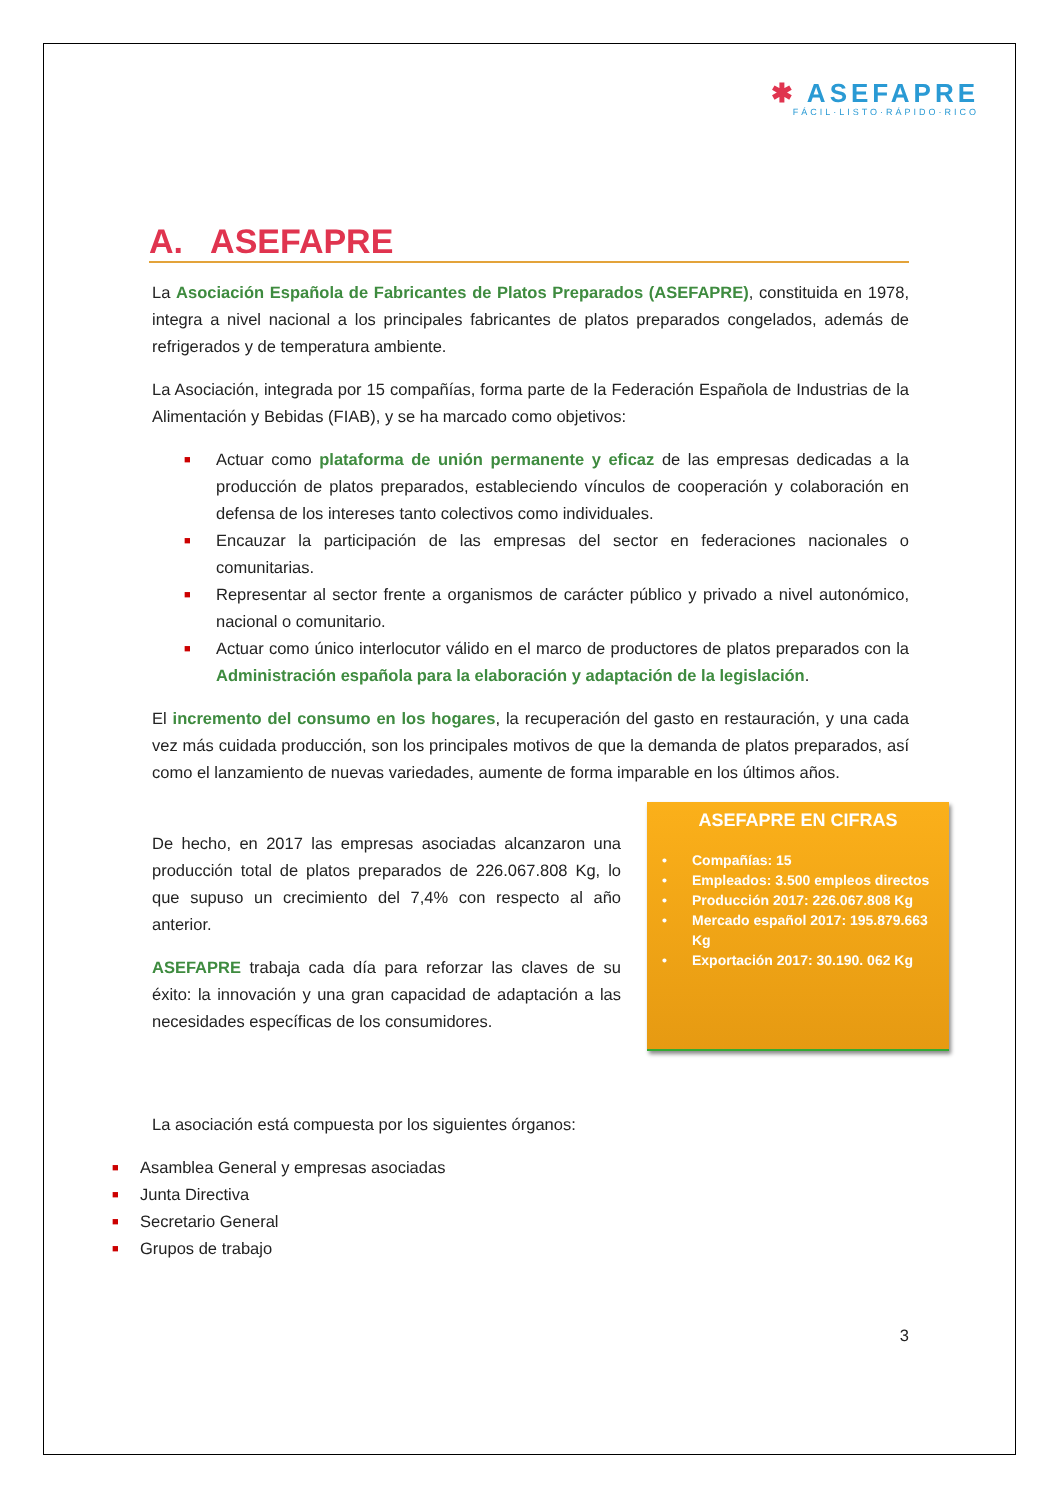✱ ASEFAPRE
FÁCIL·LISTO·RÁPIDO·RICO
A. ASEFAPRE
La Asociación Española de Fabricantes de Platos Preparados (ASEFAPRE), constituida en 1978, integra a nivel nacional a los principales fabricantes de platos preparados congelados, además de refrigerados y de temperatura ambiente.
La Asociación, integrada por 15 compañías, forma parte de la Federación Española de Industrias de la Alimentación y Bebidas (FIAB), y se ha marcado como objetivos:
■ Actuar como plataforma de unión permanente y eficaz de las empresas dedicadas a la producción de platos preparados, estableciendo vínculos de cooperación y colaboración en defensa de los intereses tanto colectivos como individuales.
■ Encauzar la participación de las empresas del sector en federaciones nacionales o comunitarias.
■ Representar al sector frente a organismos de carácter público y privado a nivel autonómico, nacional o comunitario.
■ Actuar como único interlocutor válido en el marco de productores de platos preparados con la Administración española para la elaboración y adaptación de la legislación.
El incremento del consumo en los hogares, la recuperación del gasto en restauración, y una cada vez más cuidada producción, son los principales motivos de que la demanda de platos preparados, así como el lanzamiento de nuevas variedades, aumente de forma imparable en los últimos años.
De hecho, en 2017 las empresas asociadas alcanzaron una producción total de platos preparados de 226.067.808 Kg, lo que supuso un crecimiento del 7,4% con respecto al año anterior.
ASEFAPRE trabaja cada día para reforzar las claves de su éxito: la innovación y una gran capacidad de adaptación a las necesidades específicas de los consumidores.
ASEFAPRE EN CIFRAS
• Compañías: 15
• Empleados: 3.500 empleos directos
• Producción 2017: 226.067.808 Kg
• Mercado español 2017: 195.879.663 Kg
• Exportación 2017: 30.190. 062 Kg
La asociación está compuesta por los siguientes órganos:
■ Asamblea General y empresas asociadas
■ Junta Directiva
■ Secretario General
■ Grupos de trabajo
3